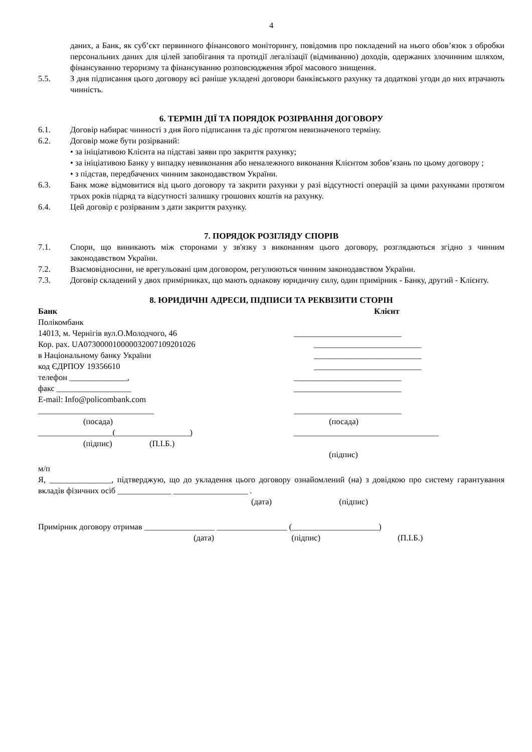4
даних, а Банк, як суб’єкт первинного фінансового моніторингу, повідомив про покладений на нього обов’язок з обробки персональних даних для цілей запобігання та протидії легалізації (відмиванню) доходів, одержаних злочинним шляхом, фінансуванню тероризму та фінансуванню розповсюдження зброї масового знищення.
5.5. З дня підписання цього договору всі раніше укладені договори банківського рахунку та додаткові угоди до них втрачають чинність.
6. ТЕРМІН ДІЇ ТА ПОРЯДОК РОЗІРВАННЯ ДОГОВОРУ
6.1. Договір набирає чинності з дня його підписання та діє протягом невизначеного терміну.
6.2. Договір може бути розірваний:
• за ініціативою Клієнта на підставі заяви про закриття рахунку;
• за ініціативою Банку у випадку невиконання або неналежного виконання Клієнтом зобов’язань по цьому договору ;
• з підстав, передбачених чинним законодавством України.
6.3. Банк може відмовитися від цього договору та закрити рахунки у разі відсутності операцій за цими рахунками протягом трьох років підряд та відсутності залишку грошових коштів на рахунку.
6.4. Цей договір є розірваним з дати закриття рахунку.
7. ПОРЯДОК РОЗГЛЯДУ СПОРІВ
7.1. Спори, що виникають між сторонами у зв'язку з виконанням цього договору, розглядаються згідно з чинним законодавством України.
7.2. Взаємовідносини, не врегульовані цим договором, регулюються чинним законодавством України.
7.3. Договір складений у двох примірниках, що мають однакову юридичну силу, один примірник - Банку, другий - Клієнту.
8. ЮРИДИЧНІ АДРЕСИ, ПІДПИСИ ТА РЕКВІЗИТИ СТОРІН
Банк
Полікомбанк
14013, м. Чернігів вул.О.Молодчого, 46
Кор. рах. UA073000010000032007109201026
в Національному банку України
код ЄДРПОУ 19356610
телефон ______________,
факс __________________
E-mail: Info@policombank.com
____________________________
(посада)
__________________(__________________)
(підпис) (П.І.Б.)
Клієнт
__________________________
__________________________
__________________________
__________________________
__________________________
__________________________
__________________________
(посада)
___________________________________
(підпис)
м/п
Я, _______________, підтверджую, що до укладення цього договору ознайомлений (на) з довідкою про систему гарантування вкладів фізичних осіб _____________ __________________ .
(дата) (підпис)
Примірник договору отримав _________________ _________________ (_____________________)
(дата) (підпис) (П.І.Б.)